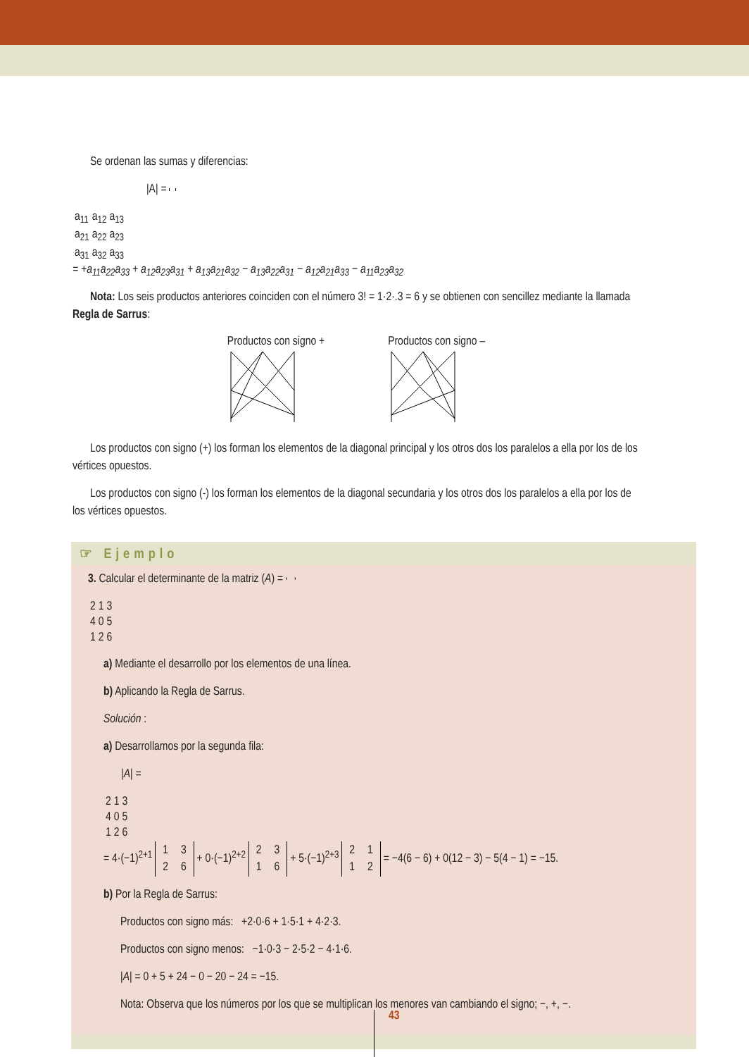Se ordenan las sumas y diferencias:
|A| =
| a<sub>11</sub> | a<sub>12</sub> | a<sub>13</sub> |
| a<sub>21</sub> | a<sub>22</sub> | a<sub>23</sub> |
| a<sub>31</sub> | a<sub>32</sub> | a<sub>33</sub> |
= +a<sub>11</sub>a<sub>22</sub>a<sub>33</sub> + a<sub>12</sub>a<sub>23</sub>a<sub>31</sub> + a<sub>13</sub>a<sub>21</sub>a<sub>32</sub> − a<sub>13</sub>a<sub>22</sub>a<sub>31</sub> − a<sub>12</sub>a<sub>21</sub>a<sub>33</sub> − a<sub>11</sub>a<sub>23</sub>a<sub>32</sub>
Nota: Los seis productos anteriores coinciden con el número 3! = 1·2·.3 = 6 y se obtienen con sencillez mediante la llamada Regla de Sarrus:
Productos con signo +
Productos con signo –
Los productos con signo (+) los forman los elementos de la diagonal principal y los otros dos los paralelos a ella por los de los vértices opuestos.
Los productos con signo (-) los forman los elementos de la diagonal secundaria y los otros dos los paralelos a ella por los de los vértices opuestos.
☞ Ejemplo
3. Calcular el determinante de la matriz (A) =
| 2 | 1 | 3 |
| 4 | 0 | 5 |
| 1 | 2 | 6 |
a) Mediante el desarrollo por los elementos de una línea.
b) Aplicando la Regla de Sarrus.
Solución :
a) Desarrollamos por la segunda fila:
|A| =
| 2 | 1 | 3 |
| 4 | 0 | 5 |
| 1 | 2 | 6 |
= 4·(−1)<sup>2+1</sup>
| 1 | 3 |
| 2 | 6 |
+ 0·(−1)<sup>2+2</sup>
| 2 | 3 |
| 1 | 6 |
+ 5·(−1)<sup>2+3</sup>
| 2 | 1 |
| 1 | 2 |
= −4(6 − 6) + 0(12 − 3) − 5(4 − 1) = −15.
b) Por la Regla de Sarrus:
Productos con signo más: +2·0·6 + 1·5·1 + 4·2·3.
Productos con signo menos: −1·0·3 − 2·5·2 − 4·1·6.
|A| = 0 + 5 + 24 − 0 − 20 − 24 = −15.
Nota: Observa que los números por los que se multiplican los menores van cambiando el signo; −, +, −.
43